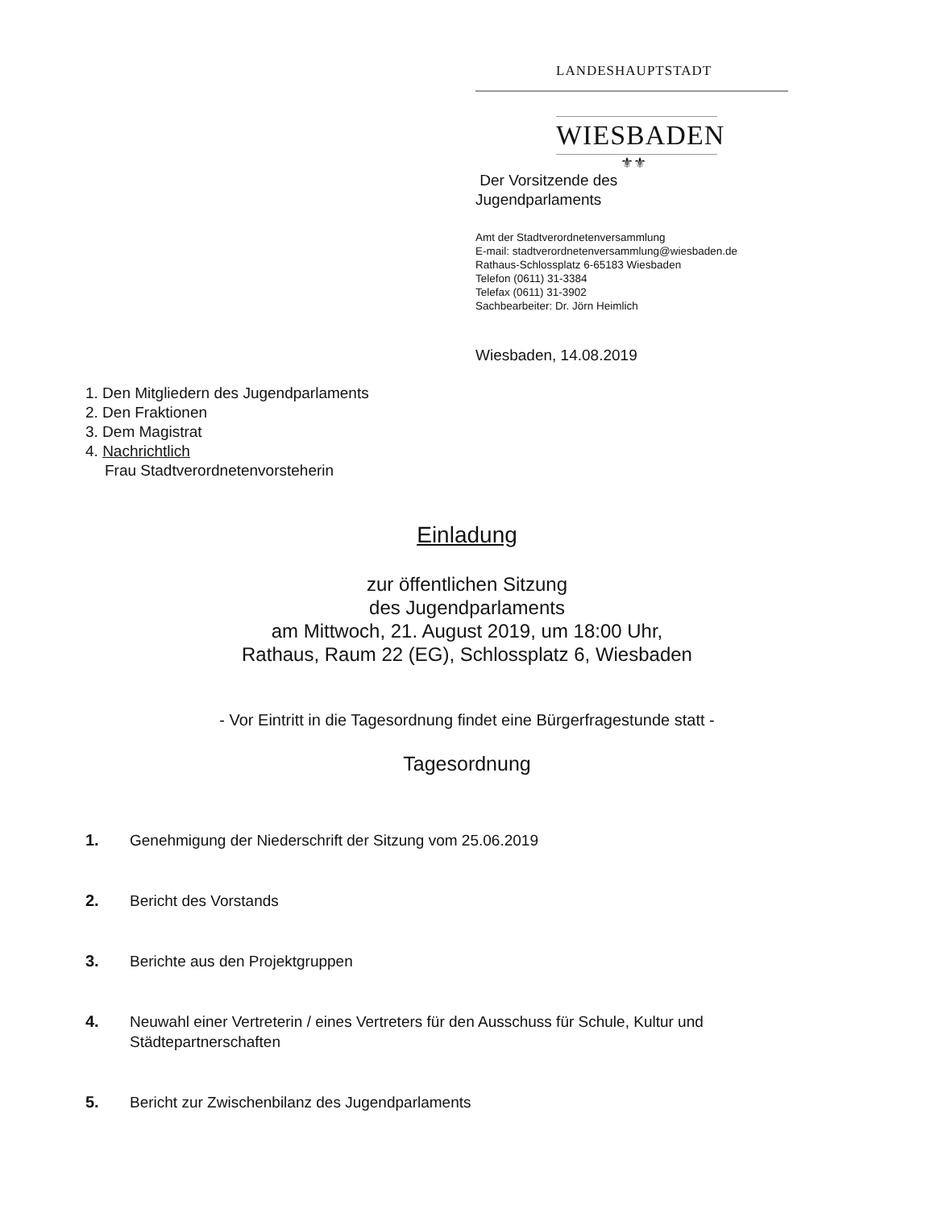LANDESHAUPTSTADT
WIESBADEN
⚜⚜
Der Vorsitzende des
Jugendparlaments
Amt der Stadtverordnetenversammlung
E-mail: stadtverordnetenversammlung@wiesbaden.de
Rathaus-Schlossplatz 6-65183 Wiesbaden
Telefon (0611) 31-3384
Telefax (0611) 31-3902
Sachbearbeiter: Dr. Jörn Heimlich
Wiesbaden, 14.08.2019
1. Den Mitgliedern des Jugendparlaments
2. Den Fraktionen
3. Dem Magistrat
4. Nachrichtlich
Frau Stadtverordnetenvorsteherin
Einladung
zur öffentlichen Sitzung
des Jugendparlaments
am Mittwoch, 21. August 2019, um 18:00 Uhr,
Rathaus, Raum 22 (EG), Schlossplatz 6, Wiesbaden
- Vor Eintritt in die Tagesordnung findet eine Bürgerfragestunde statt -
Tagesordnung
1. Genehmigung der Niederschrift der Sitzung vom 25.06.2019
2. Bericht des Vorstands
3. Berichte aus den Projektgruppen
4. Neuwahl einer Vertreterin / eines Vertreters für den Ausschuss für Schule, Kultur und Städtepartnerschaften
5. Bericht zur Zwischenbilanz des Jugendparlaments